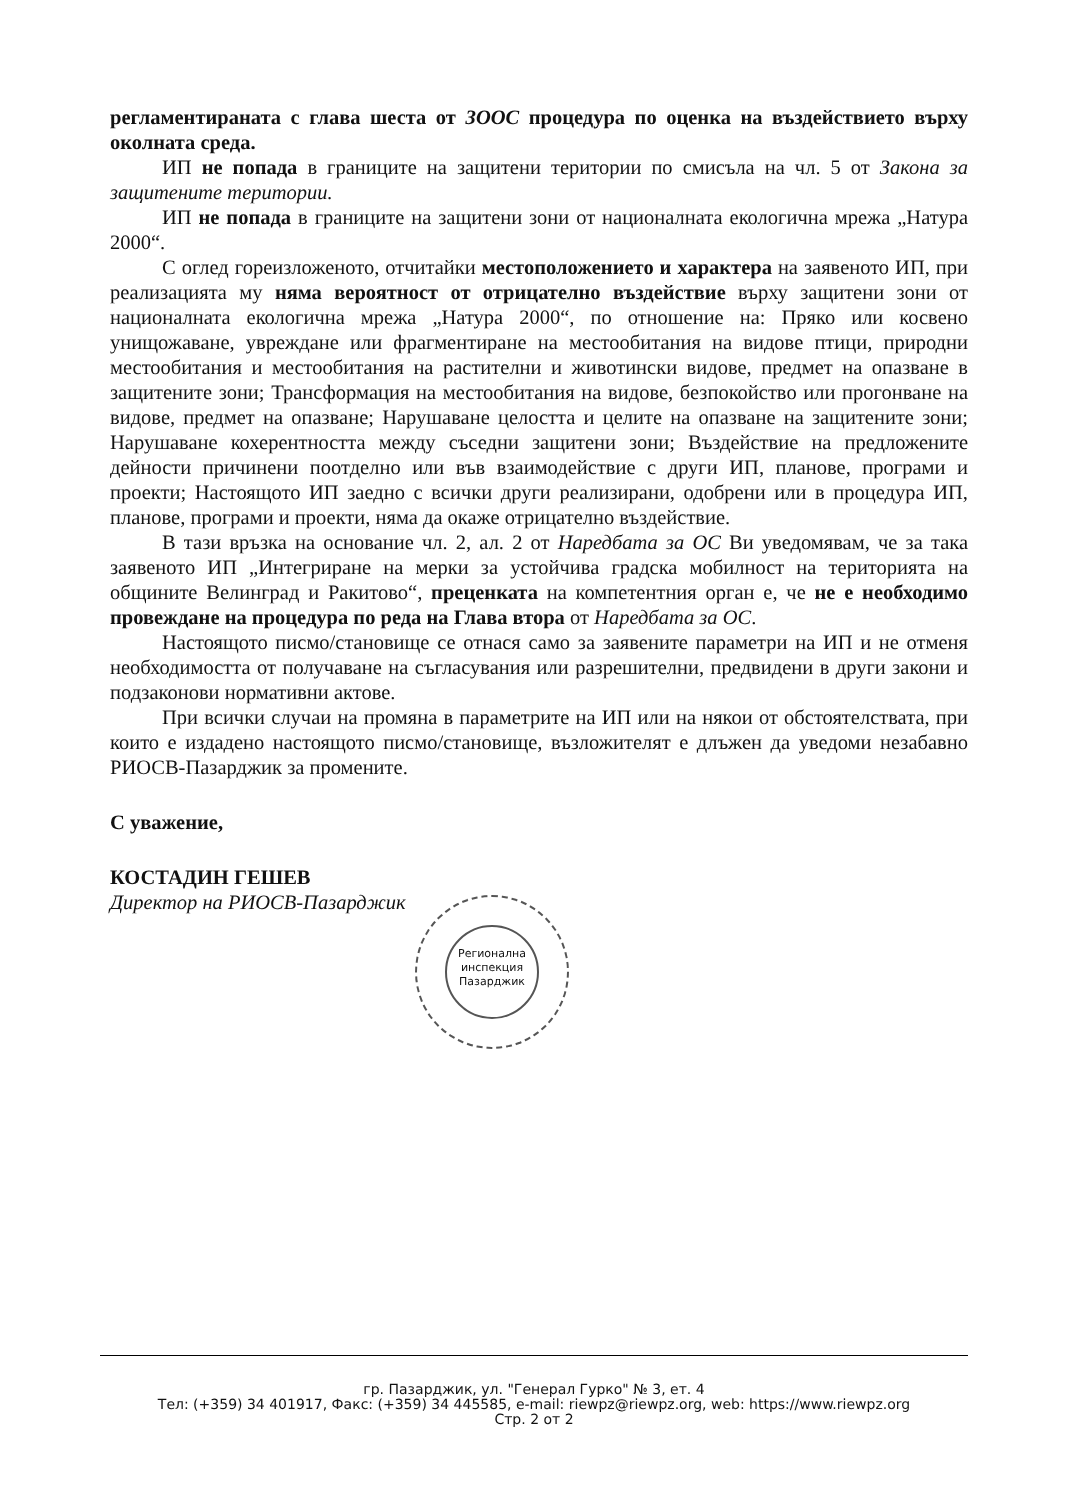регламентираната с глава шеста от ЗООС процедура по оценка на въздействието върху околната среда.
ИП не попада в границите на защитени територии по смисъла на чл. 5 от Закона за защитените територии.
ИП не попада в границите на защитени зони от националната екологична мрежа „Натура 2000“.
С оглед гореизложеното, отчитайки местоположението и характера на заявеното ИП, при реализацията му няма вероятност от отрицателно въздействие върху защитени зони от националната екологична мрежа „Натура 2000“, по отношение на: Пряко или косвено унищожаване, увреждане или фрагментиране на местообитания на видове птици, природни местообитания и местообитания на растителни и животински видове, предмет на опазване в защитените зони; Трансформация на местообитания на видове, безпокойство или прогонване на видове, предмет на опазване; Нарушаване целостта и целите на опазване на защитените зони; Нарушаване кохерентността между съседни защитени зони; Въздействие на предложените дейности причинени поотделно или във взаимодействие с други ИП, планове, програми и проекти; Настоящото ИП заедно с всички други реализирани, одобрени или в процедура ИП, планове, програми и проекти, няма да окаже отрицателно въздействие.
В тази връзка на основание чл. 2, ал. 2 от Наредбата за ОС Ви уведомявам, че за така заявеното ИП „Интегриране на мерки за устойчива градска мобилност на територията на общините Велинград и Ракитово“, преценката на компетентния орган е, че не е необходимо провеждане на процедура по реда на Глава втора от Наредбата за ОС.
Настоящото писмо/становище се отнася само за заявените параметри на ИП и не отменя необходимостта от получаване на съгласувания или разрешителни, предвидени в други закони и подзаконови нормативни актове.
При всички случаи на промяна в параметрите на ИП или на някои от обстоятелствата, при които е издадено настоящото писмо/становище, възложителят е длъжен да уведоми незабавно РИОСВ-Пазарджик за промените.
С уважение,
КОСТАДИН ГЕШЕВ
Директор на РИОСВ-Пазарджик
Регионална инспекция Пазарджик
гр. Пазарджик, ул. "Генерал Гурко" № 3, ет. 4
Тел: (+359) 34 401917, Факс: (+359) 34 445585, e-mail: riewpz@riewpz.org, web: https://www.riewpz.org
Стр. 2 от 2